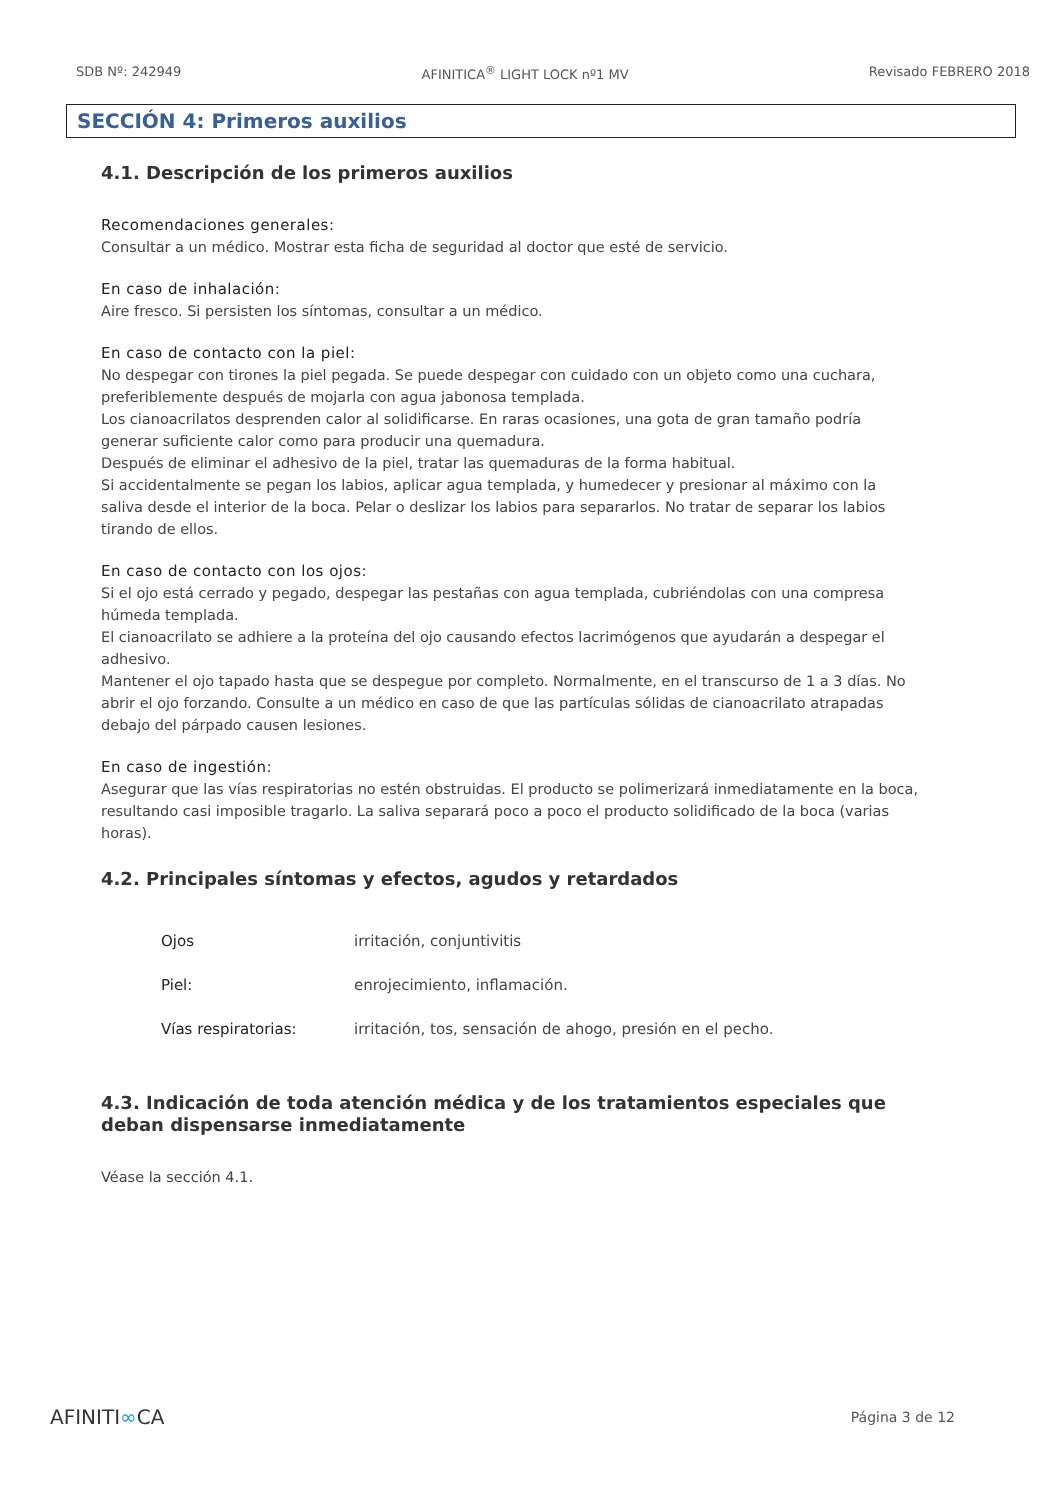SDB Nº: 242949 AFINITICA<sup>®</sup> LIGHT LOCK nº1 MV Revisado FEBRERO 2018
SECCIÓN 4: Primeros auxilios
4.1. Descripción de los primeros auxilios
Recomendaciones generales:
Consultar a un médico. Mostrar esta ficha de seguridad al doctor que esté de servicio.
En caso de inhalación:
Aire fresco. Si persisten los síntomas, consultar a un médico.
En caso de contacto con la piel:
No despegar con tirones la piel pegada. Se puede despegar con cuidado con un objeto como una cuchara, preferiblemente después de mojarla con agua jabonosa templada.
Los cianoacrilatos desprenden calor al solidificarse. En raras ocasiones, una gota de gran tamaño podría generar suficiente calor como para producir una quemadura.
Después de eliminar el adhesivo de la piel, tratar las quemaduras de la forma habitual.
Si accidentalmente se pegan los labios, aplicar agua templada, y humedecer y presionar al máximo con la saliva desde el interior de la boca. Pelar o deslizar los labios para separarlos. No tratar de separar los labios tirando de ellos.
En caso de contacto con los ojos:
Si el ojo está cerrado y pegado, despegar las pestañas con agua templada, cubriéndolas con una compresa húmeda templada.
El cianoacrilato se adhiere a la proteína del ojo causando efectos lacrimógenos que ayudarán a despegar el adhesivo.
Mantener el ojo tapado hasta que se despegue por completo. Normalmente, en el transcurso de 1 a 3 días. No abrir el ojo forzando. Consulte a un médico en caso de que las partículas sólidas de cianoacrilato atrapadas debajo del párpado causen lesiones.
En caso de ingestión:
Asegurar que las vías respiratorias no estén obstruidas. El producto se polimerizará inmediatamente en la boca, resultando casi imposible tragarlo. La saliva separará poco a poco el producto solidificado de la boca (varias horas).
4.2. Principales síntomas y efectos, agudos y retardados
| Ojos | irritación, conjuntivitis |
| Piel: | enrojecimiento, inflamación. |
| Vías respiratorias: | irritación, tos, sensación de ahogo, presión en el pecho. |
4.3. Indicación de toda atención médica y de los tratamientos especiales que deban dispensarse inmediatamente
Véase la sección 4.1.
AFINITI∞CA Página 3 de 12